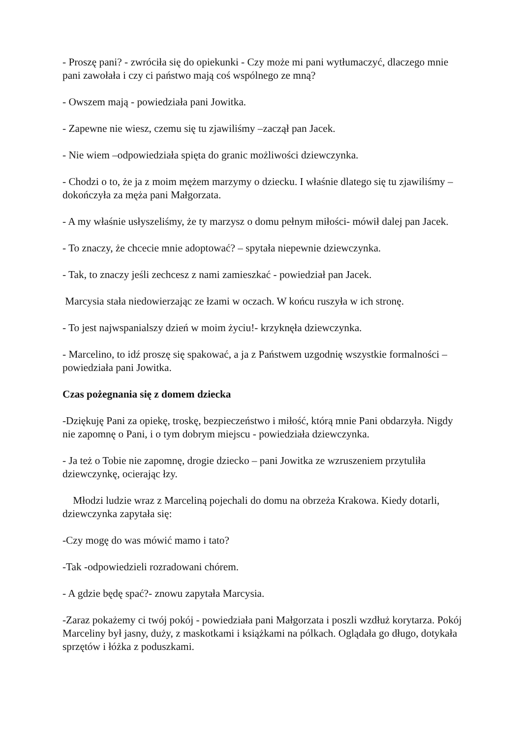- Proszę pani? - zwróciła się do opiekunki - Czy może mi pani wytłumaczyć, dlaczego mnie pani zawołała i czy ci państwo mają coś wspólnego ze mną?
- Owszem mają - powiedziała pani Jowitka.
- Zapewne nie wiesz, czemu się tu zjawiliśmy –zaczął pan Jacek.
- Nie wiem –odpowiedziała spięta do granic możliwości dziewczynka.
- Chodzi o to, że ja z moim mężem marzymy o dziecku. I właśnie dlatego się tu zjawiliśmy – dokończyła za męża pani Małgorzata.
- A my właśnie usłyszeliśmy, że ty marzysz o domu pełnym miłości- mówił dalej pan Jacek.
- To znaczy, że chcecie mnie adoptować? – spytała niepewnie dziewczynka.
- Tak, to znaczy jeśli zechcesz z nami zamieszkać - powiedział pan Jacek.
Marcysia stała niedowierzając ze łzami w oczach. W końcu ruszyła w ich stronę.
- To jest najwspanialszy dzień w moim życiu!- krzyknęła dziewczynka.
- Marcelino, to idź proszę się spakować, a ja z Państwem uzgodnię wszystkie formalności – powiedziała pani Jowitka.
Czas pożegnania się z domem dziecka
-Dziękuję Pani za opiekę, troskę, bezpieczeństwo i miłość, którą mnie Pani obdarzyła. Nigdy nie zapomnę o Pani, i o tym dobrym miejscu - powiedziała dziewczynka.
- Ja też o Tobie nie zapomnę, drogie dziecko – pani Jowitka ze wzruszeniem przytuliła dziewczynkę, ocierając łzy.
Młodzi ludzie wraz z Marceliną pojechali do domu na obrzeża Krakowa. Kiedy dotarli, dziewczynka zapytała się:
-Czy mogę do was mówić mamo i tato?
-Tak -odpowiedzieli rozradowani chórem.
- A gdzie będę spać?- znowu zapytała Marcysia.
-Zaraz pokażemy ci twój pokój - powiedziała pani Małgorzata i poszli wzdłuż korytarza. Pokój Marceliny był jasny, duży, z maskotkami i książkami na pólkach. Oglądała go długo, dotykała sprzętów i łóżka z poduszkami.